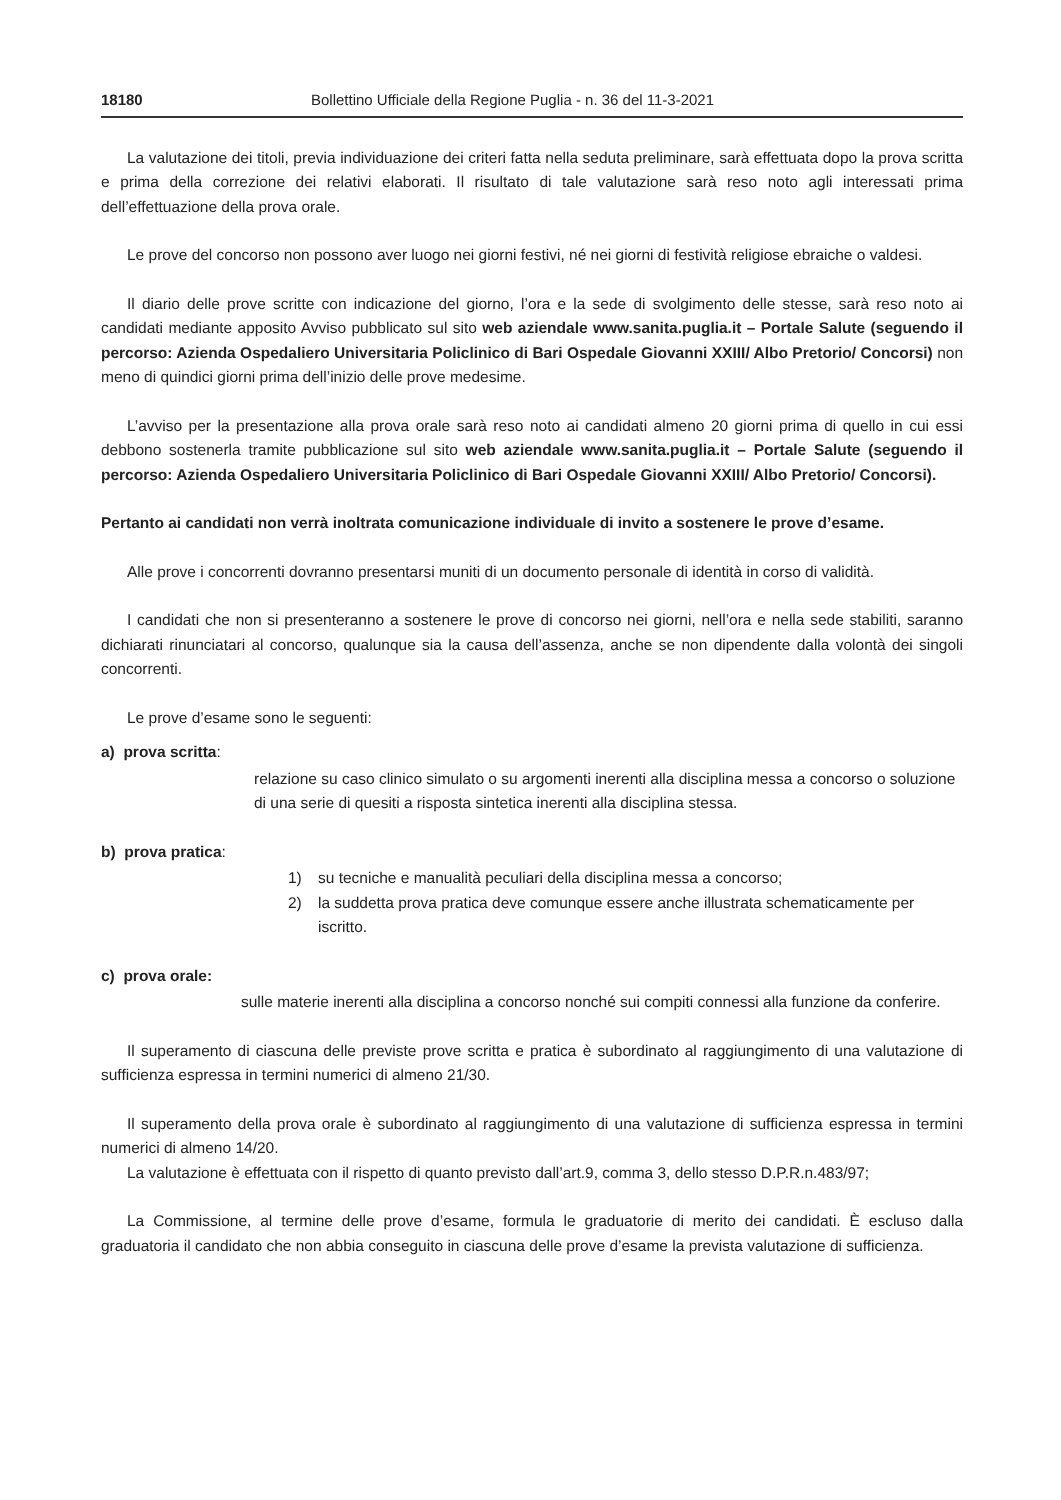18180 Bollettino Ufficiale della Regione Puglia - n. 36 del 11-3-2021
La valutazione dei titoli, previa individuazione dei criteri fatta nella seduta preliminare, sarà effettuata dopo la prova scritta e prima della correzione dei relativi elaborati. Il risultato di tale valutazione sarà reso noto agli interessati prima dell’effettuazione della prova orale.
Le prove del concorso non possono aver luogo nei giorni festivi, né nei giorni di festività religiose ebraiche o valdesi.
Il diario delle prove scritte con indicazione del giorno, l’ora e la sede di svolgimento delle stesse, sarà reso noto ai candidati mediante apposito Avviso pubblicato sul sito web aziendale www.sanita.puglia.it – Portale Salute (seguendo il percorso: Azienda Ospedaliero Universitaria Policlinico di Bari Ospedale Giovanni XXIII/ Albo Pretorio/ Concorsi) non meno di quindici giorni prima dell’inizio delle prove medesime.
L’avviso per la presentazione alla prova orale sarà reso noto ai candidati almeno 20 giorni prima di quello in cui essi debbono sostenerla tramite pubblicazione sul sito web aziendale www.sanita.puglia.it – Portale Salute (seguendo il percorso: Azienda Ospedaliero Universitaria Policlinico di Bari Ospedale Giovanni XXIII/ Albo Pretorio/ Concorsi).
Pertanto ai candidati non verrà inoltrata comunicazione individuale di invito a sostenere le prove d’esame.
Alle prove i concorrenti dovranno presentarsi muniti di un documento personale di identità in corso di validità.
I candidati che non si presenteranno a sostenere le prove di concorso nei giorni, nell’ora e nella sede stabiliti, saranno dichiarati rinunciatari al concorso, qualunque sia la causa dell’assenza, anche se non dipendente dalla volontà dei singoli concorrenti.
Le prove d’esame sono le seguenti:
a) prova scritta:
relazione su caso clinico simulato o su argomenti inerenti alla disciplina messa a concorso o soluzione di una serie di quesiti a risposta sintetica inerenti alla disciplina stessa.
b) prova pratica:
1) su tecniche e manualità peculiari della disciplina messa a concorso;
2) la suddetta prova pratica deve comunque essere anche illustrata schematicamente per iscritto.
c) prova orale:
sulle materie inerenti alla disciplina a concorso nonché sui compiti connessi alla funzione da conferire.
Il superamento di ciascuna delle previste prove scritta e pratica è subordinato al raggiungimento di una valutazione di sufficienza espressa in termini numerici di almeno 21/30.
Il superamento della prova orale è subordinato al raggiungimento di una valutazione di sufficienza espressa in termini numerici di almeno 14/20.
La valutazione è effettuata con il rispetto di quanto previsto dall’art.9, comma 3, dello stesso D.P.R.n.483/97;
La Commissione, al termine delle prove d’esame, formula le graduatorie di merito dei candidati. È escluso dalla graduatoria il candidato che non abbia conseguito in ciascuna delle prove d’esame la prevista valutazione di sufficienza.